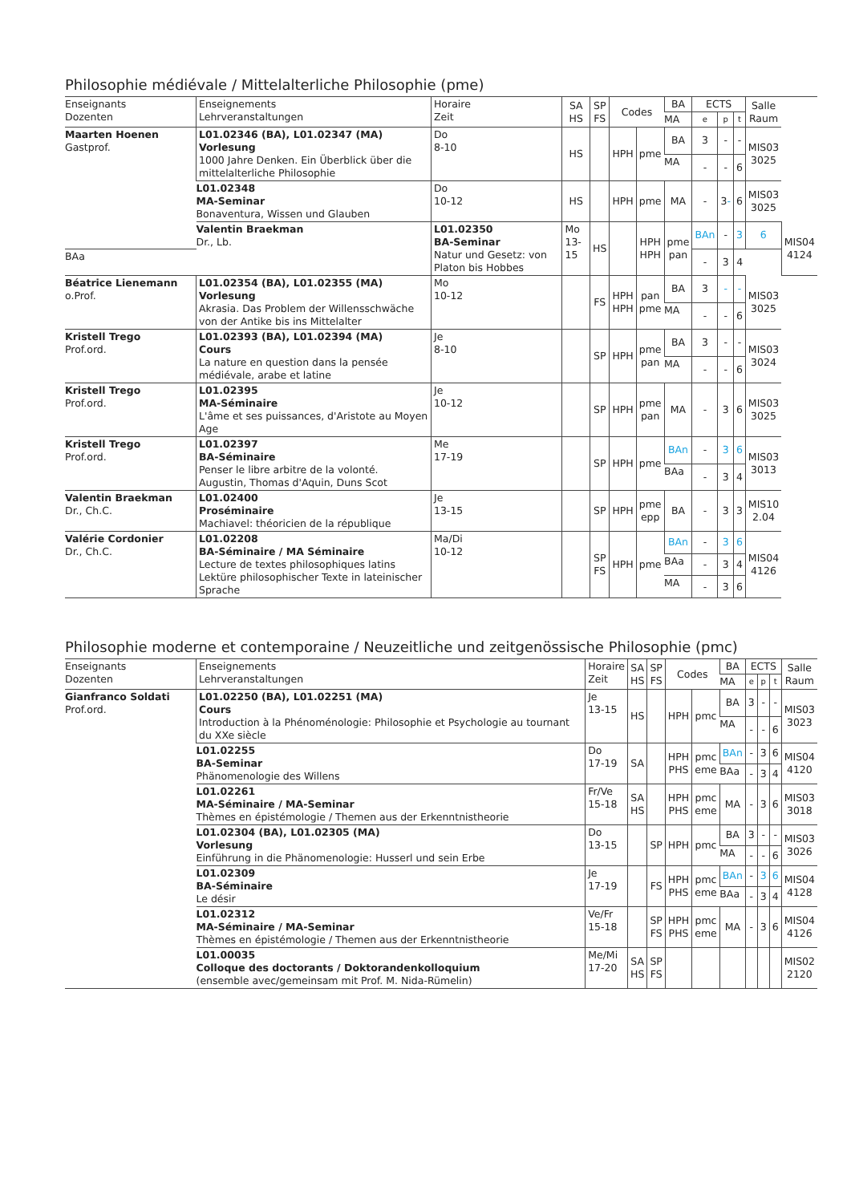Philosophie médiévale / Mittelalterliche Philosophie (pme)
| Enseignants Dozenten | Enseignements Lehrveranstaltungen | Horaire Zeit | SA HS | SP FS | Codes | | BA | ECTS | | | Salle Raum | |
| --- | --- | --- | --- | --- | --- | --- | --- | --- | --- | --- | --- | --- |
| | | | | | | | MA | e | p | t | | |
| Maarten Hoenen Gastprof. | L01.02346 (BA), L01.02347 (MA) Vorlesung 1000 Jahre Denken. Ein Überblick über die mittelalterliche Philosophie | Do 8-10 | HS | | HPH | pme | BA | 3 | - | - | MIS03 3025 | |
| | | | | | | | MA | - | - | 6 | | |
| | L01.02348 MA-Seminar Bonaventura, Wissen und Glauben | Do 10-12 | HS | | HPH | pme | MA | - | 3 - | 6 | MIS03 3025 | |
| | Valentin Braekman Dr., Lb. | L01.02350 BA-Seminar Natur und Gesetz: von Platon bis Hobbes | Mo 13-15 | HS | | HPH HPH | pme pan | BAn | - | 3 | 6 | MIS04 4124 |
| BAa | | | | | | | | - | 3 | 4 | | |
| Béatrice Lienemann o.Prof. | L01.02354 (BA), L01.02355 (MA) Vorlesung Akrasia. Das Problem der Willensschwäche von der Antike bis ins Mittelalter | Mo 10-12 | | FS | HPH HPH | pan pme | BA | 3 | - | - | MIS03 3025 | |
| | | | | | | | MA | - | - | 6 | | |
| Kristell Trego Prof.ord. | L01.02393 (BA), L01.02394 (MA) Cours La nature en question dans la pensée médiévale, arabe et latine | Je 8-10 | | SP | HPH | pme pan | BA | 3 | - | - | MIS03 3024 | |
| | | | | | | | MA | - | - | 6 | | |
| Kristell Trego Prof.ord. | L01.02395 MA-Séminaire L'âme et ses puissances, d'Aristote au Moyen Age | Je 10-12 | | SP | HPH | pme pan | MA | - | 3 | 6 | MIS03 3025 | |
| Kristell Trego Prof.ord. | L01.02397 BA-Séminaire Penser le libre arbitre de la volonté. Augustin, Thomas d'Aquin, Duns Scot | Me 17-19 | | SP | HPH | pme | BAn | - | 3 | 6 | MIS03 3013 | |
| | | | | | | | BAa | - | 3 | 4 | | |
| Valentin Braekman Dr., Ch.C. | L01.02400 Proséminaire Machiavel: théoricien de la république | Je 13-15 | | SP | HPH | pme epp | BA | - | 3 | 3 | MIS10 2.04 | |
| Valérie Cordonier Dr., Ch.C. | L01.02208 BA-Séminaire / MA Séminaire Lecture de textes philosophiques latins Lektüre philosophischer Texte in lateinischer Sprache | Ma/Di 10-12 | | SP FS | HPH | pme | BAn | - | 3 | 6 | MIS04 4126 | |
| | | | | | | | BAa | - | 3 | 4 | | |
| | | | | | | | MA | - | 3 | 6 | | |
Philosophie moderne et contemporaine / Neuzeitliche und zeitgenössische Philosophie (pmc)
| Enseignants Dozenten | Enseignements Lehrveranstaltungen | Horaire Zeit | SA HS | SP FS | Codes | | BA | ECTS | | | Salle Raum |
| --- | --- | --- | --- | --- | --- | --- | --- | --- | --- | --- | --- |
| | | | | | | | MA | e | p | t | |
| Gianfranco Soldati Prof.ord. | L01.02250 (BA), L01.02251 (MA) Cours Introduction à la Phénoménologie: Philosophie et Psychologie au tournant du XXe siècle | Je 13-15 | HS | | HPH | pmc | BA | 3 | - | - | MIS03 3023 |
| | | | | | | | MA | - | - | 6 | |
| | L01.02255 BA-Seminar Phänomenologie des Willens | Do 17-19 | SA | | HPH PHS | pmc eme | BAn | - | 3 | 6 | MIS04 4120 |
| | | | | | | | BAa | - | 3 | 4 | |
| | L01.02261 MA-Séminaire / MA-Seminar Thèmes en épistémologie / Themen aus der Erkenntnistheorie | Fr/Ve 15-18 | SA HS | | HPH PHS | pmc eme | MA | - | 3 | 6 | MIS03 3018 |
| | L01.02304 (BA), L01.02305 (MA) Vorlesung Einführung in die Phänomenologie: Husserl und sein Erbe | Do 13-15 | | SP | HPH | pmc | BA | 3 | - | - | MIS03 3026 |
| | | | | | | | MA | - | - | 6 | |
| | L01.02309 BA-Séminaire Le désir | Je 17-19 | | FS | HPH PHS | pmc eme | BAn | - | 3 | 6 | MIS04 4128 |
| | | | | | | | BAa | - | 3 | 4 | |
| | L01.02312 MA-Séminaire / MA-Seminar Thèmes en épistémologie / Themen aus der Erkenntnistheorie | Ve/Fr 15-18 | | SP FS | HPH PHS | pmc eme | MA | - | 3 | 6 | MIS04 4126 |
| | L01.00035 Colloque des doctorants / Doktorandenkolloquium (ensemble avec/gemeinsam mit Prof. M. Nida-Rümelin) | Me/Mi 17-20 | SA HS | SP FS | | | | | | | MIS02 2120 |